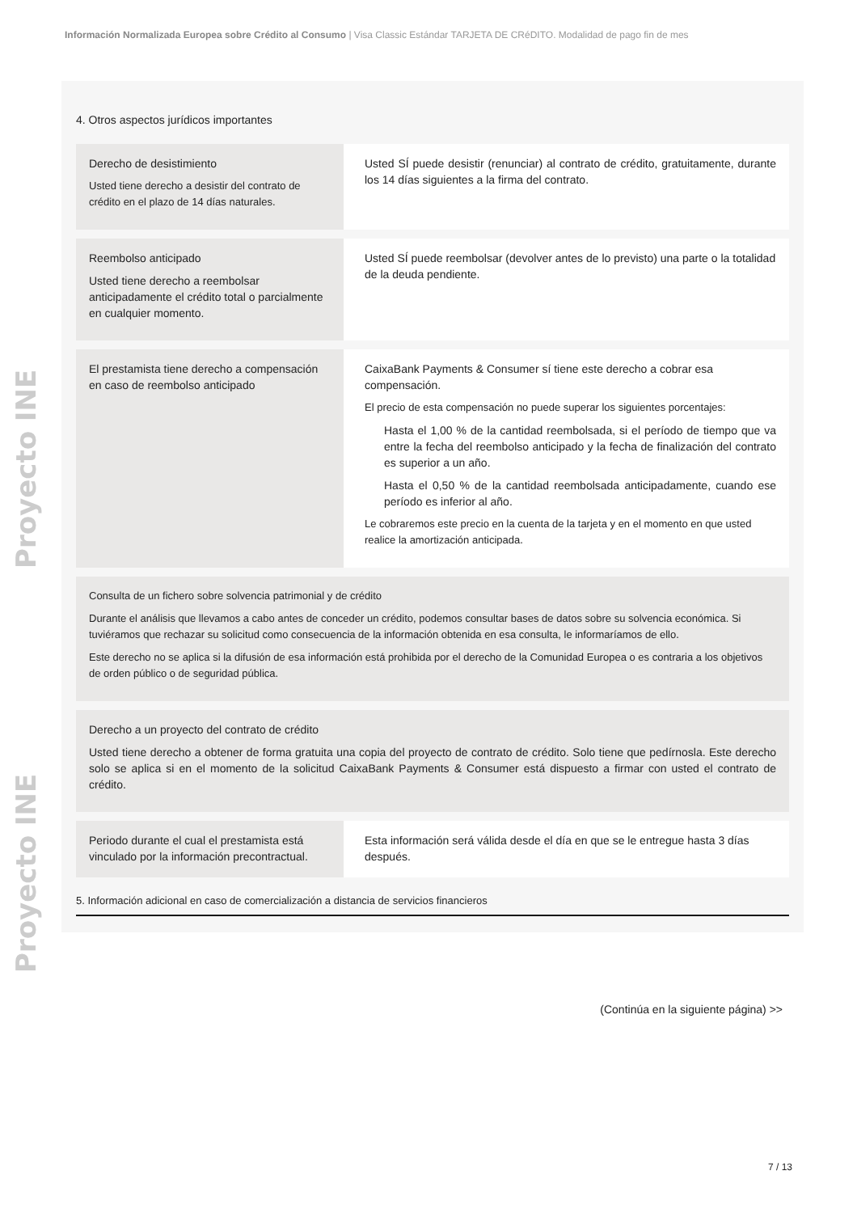Información Normalizada Europea sobre Crédito al Consumo | Visa Classic Estándar TARJETA DE CRéDITO. Modalidad de pago fin de mes
Proyecto INE Proyecto INE
4. Otros aspectos jurídicos importantes
| Derecho de desistimiento Usted tiene derecho a desistir del contrato de crédito en el plazo de 14 días naturales. | Usted SÍ puede desistir (renunciar) al contrato de crédito, gratuitamente, durante los 14 días siguientes a la firma del contrato. |
| Reembolso anticipado Usted tiene derecho a reembolsar anticipadamente el crédito total o parcialmente en cualquier momento. | Usted SÍ puede reembolsar (devolver antes de lo previsto) una parte o la totalidad de la deuda pendiente. |
| El prestamista tiene derecho a compensación en caso de reembolso anticipado | CaixaBank Payments & Consumer sí tiene este derecho a cobrar esa compensación. El precio de esta compensación no puede superar los siguientes porcentajes: Hasta el 1,00 % de la cantidad reembolsada, si el período de tiempo que va entre la fecha del reembolso anticipado y la fecha de finalización del contrato es superior a un año. Hasta el 0,50 % de la cantidad reembolsada anticipadamente, cuando ese período es inferior al año. Le cobraremos este precio en la cuenta de la tarjeta y en el momento en que usted realice la amortización anticipada. |
| Consulta de un fichero sobre solvencia patrimonial y de crédito Durante el análisis que llevamos a cabo antes de conceder un crédito, podemos consultar bases de datos sobre su solvencia económica. Si tuviéramos que rechazar su solicitud como consecuencia de la información obtenida en esa consulta, le informaríamos de ello. Este derecho no se aplica si la difusión de esa información está prohibida por el derecho de la Comunidad Europea o es contraria a los objetivos de orden público o de seguridad pública. | |
| Derecho a un proyecto del contrato de crédito Usted tiene derecho a obtener de forma gratuita una copia del proyecto de contrato de crédito. Solo tiene que pedírnosla. Este derecho solo se aplica si en el momento de la solicitud CaixaBank Payments & Consumer está dispuesto a firmar con usted el contrato de crédito. | |
| Periodo durante el cual el prestamista está vinculado por la información precontractual. | Esta información será válida desde el día en que se le entregue hasta 3 días después. |
5. Información adicional en caso de comercialización a distancia de servicios financieros
(Continúa en la siguiente página) >>
7 / 13